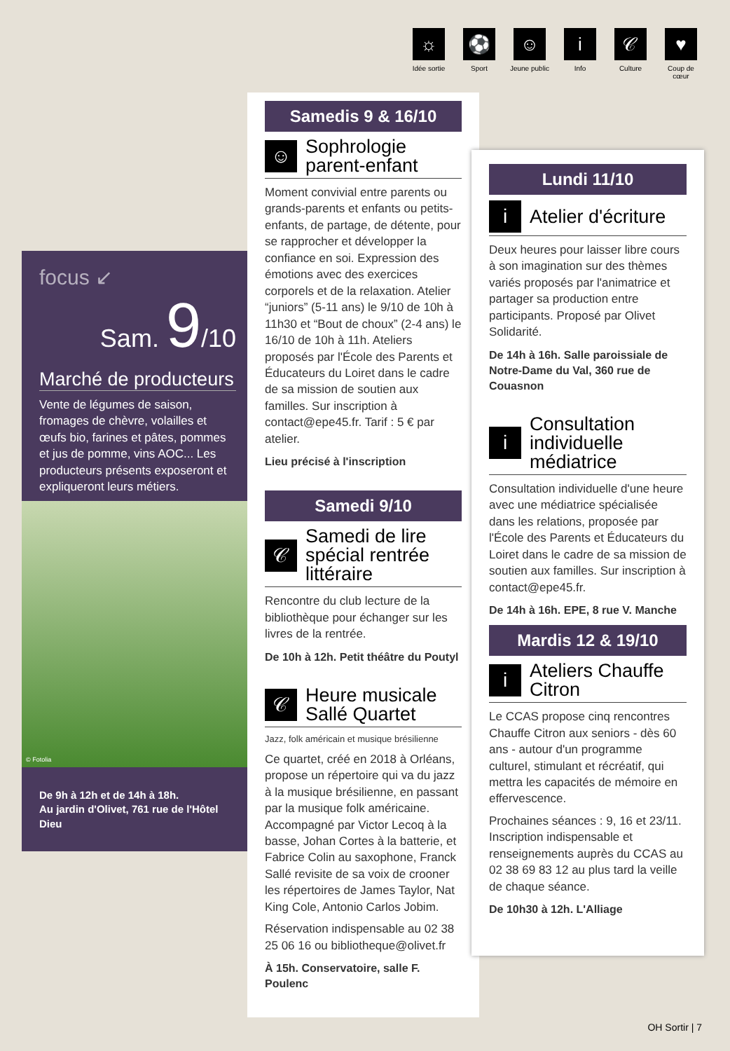☼
Idée sortie
⚽
Sport
☺
Jeune public
i
Info
𝒞
Culture
♥
Coup de cœur
focus ↙
Sam. 9/10
Marché de producteurs
Vente de légumes de saison, fromages de chèvre, volailles et œufs bio, farines et pâtes, pommes et jus de pomme, vins AOC... Les producteurs présents exposeront et expliqueront leurs métiers.
© Fotolia
De 9h à 12h et de 14h à 18h.
Au jardin d'Olivet, 761 rue de l'Hôtel Dieu
Samedis 9 & 16/10
☺
Sophrologie parent-enfant
Moment convivial entre parents ou grands-parents et enfants ou petits-enfants, de partage, de détente, pour se rapprocher et développer la confiance en soi. Expression des émotions avec des exercices corporels et de la relaxation. Atelier “juniors” (5-11 ans) le 9/10 de 10h à 11h30 et “Bout de choux” (2-4 ans) le 16/10 de 10h à 11h. Ateliers proposés par l'École des Parents et Éducateurs du Loiret dans le cadre de sa mission de soutien aux familles. Sur inscription à contact@epe45.fr. Tarif : 5 € par atelier.
Lieu précisé à l'inscription
Samedi 9/10
𝒞
Samedi de lire spécial rentrée littéraire
Rencontre du club lecture de la bibliothèque pour échanger sur les livres de la rentrée.
De 10h à 12h. Petit théâtre du Poutyl
𝒞
Heure musicale Sallé Quartet
Jazz, folk américain et musique brésilienne
Ce quartet, créé en 2018 à Orléans, propose un répertoire qui va du jazz à la musique brésilienne, en passant par la musique folk américaine. Accompagné par Victor Lecoq à la basse, Johan Cortes à la batterie, et Fabrice Colin au saxophone, Franck Sallé revisite de sa voix de crooner les répertoires de James Taylor, Nat King Cole, Antonio Carlos Jobim.
Réservation indispensable au 02 38 25 06 16 ou bibliotheque@olivet.fr
À 15h. Conservatoire, salle F. Poulenc
Lundi 11/10
i
Atelier d'écriture
Deux heures pour laisser libre cours à son imagination sur des thèmes variés proposés par l'animatrice et partager sa production entre participants. Proposé par Olivet Solidarité.
De 14h à 16h. Salle paroissiale de Notre-Dame du Val, 360 rue de Couasnon
i
Consultation individuelle médiatrice
Consultation individuelle d'une heure avec une médiatrice spécialisée dans les relations, proposée par l'École des Parents et Éducateurs du Loiret dans le cadre de sa mission de soutien aux familles. Sur inscription à contact@epe45.fr.
De 14h à 16h. EPE, 8 rue V. Manche
Mardis 12 & 19/10
i
Ateliers Chauffe Citron
Le CCAS propose cinq rencontres Chauffe Citron aux seniors - dès 60 ans - autour d'un programme culturel, stimulant et récréatif, qui mettra les capacités de mémoire en effervescence.
Prochaines séances : 9, 16 et 23/11. Inscription indispensable et renseignements auprès du CCAS au 02 38 69 83 12 au plus tard la veille de chaque séance.
De 10h30 à 12h. L'Alliage
OH Sortir | 7